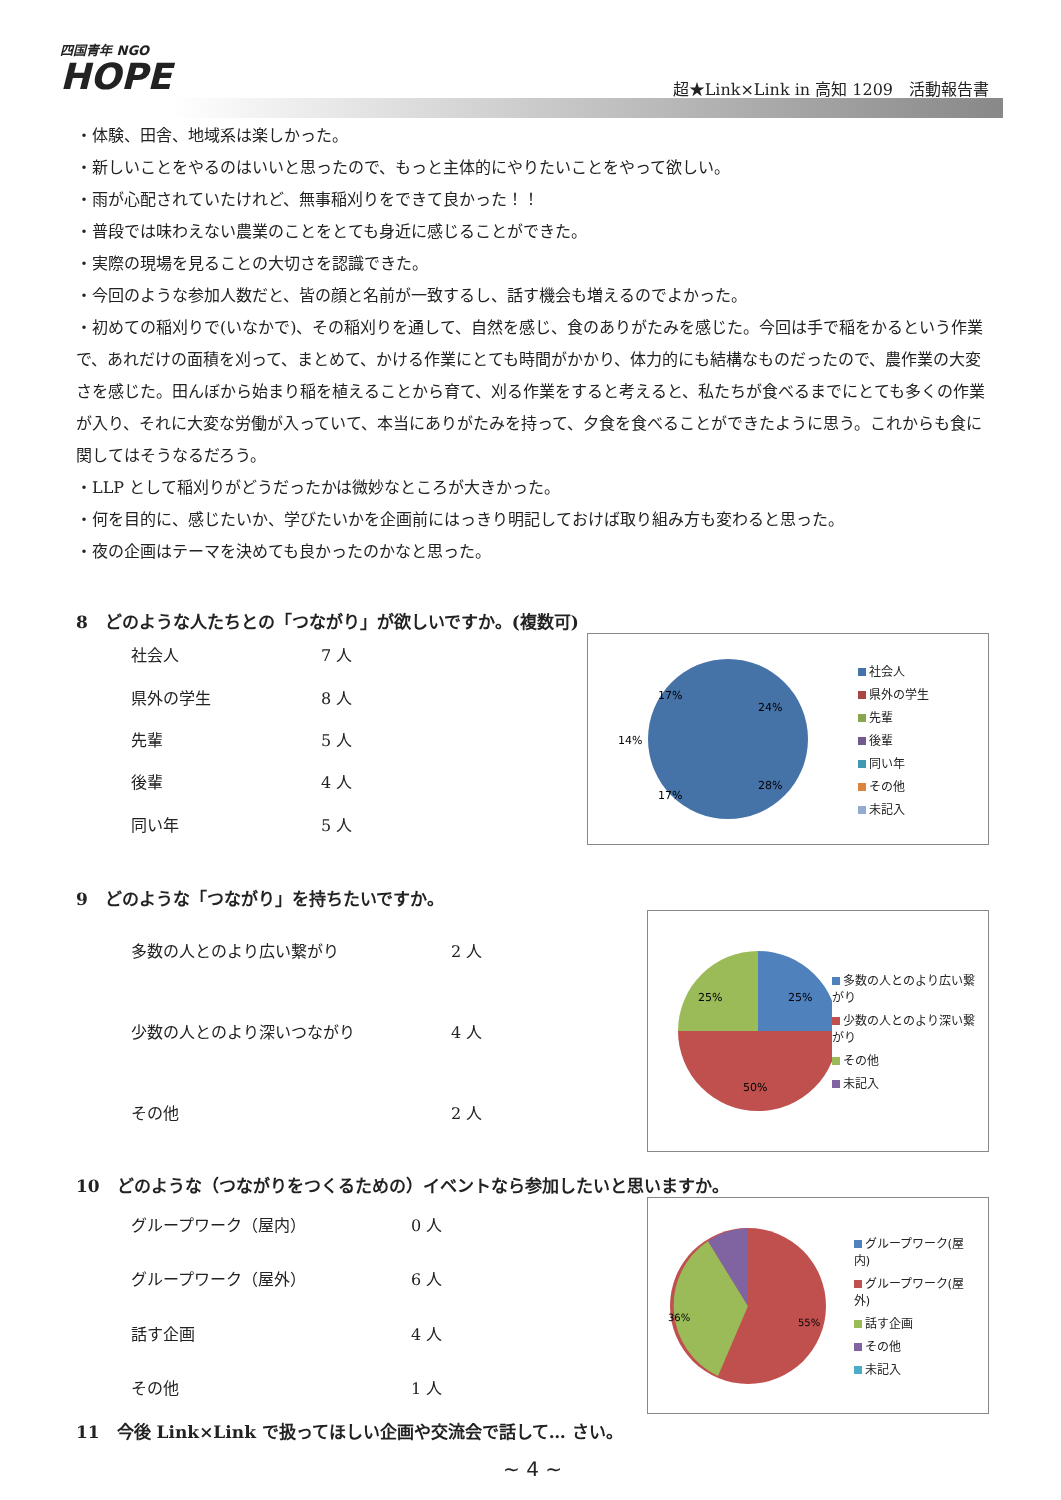四国青年 NGO
HOPE
超★Link×Link in 高知 1209　活動報告書
・体験、田舎、地域系は楽しかった。
・新しいことをやるのはいいと思ったので、もっと主体的にやりたいことをやって欲しい。
・雨が心配されていたけれど、無事稲刈りをできて良かった！！
・普段では味わえない農業のことをとても身近に感じることができた。
・実際の現場を見ることの大切さを認識できた。
・今回のような参加人数だと、皆の顔と名前が一致するし、話す機会も増えるのでよかった。
・初めての稲刈りで(いなかで)、その稲刈りを通して、自然を感じ、食のありがたみを感じた。今回は手で稲をかるという作業で、あれだけの面積を刈って、まとめて、かける作業にとても時間がかかり、体力的にも結構なものだったので、農作業の大変さを感じた。田んぼから始まり稲を植えることから育て、刈る作業をすると考えると、私たちが食べるまでにとても多くの作業が入り、それに大変な労働が入っていて、本当にありがたみを持って、夕食を食べることができたように思う。これからも食に関してはそうなるだろう。
・LLP として稲刈りがどうだったかは微妙なところが大きかった。
・何を目的に、感じたいか、学びたいかを企画前にはっきり明記しておけば取り組み方も変わると思った。
・夜の企画はテーマを決めても良かったのかなと思った。
8　どのような人たちとの「つながり」が欲しいですか。(複数可)
| 社会人 | 7 人 |
| 県外の学生 | 8 人 |
| 先輩 | 5 人 |
| 後輩 | 4 人 |
| 同い年 | 5 人 |
24%
28%
17%
14%
17%
社会人
県外の学生
先輩
後輩
同い年
その他
未記入
9　どのような「つながり」を持ちたいですか。
| 多数の人とのより広い繋がり | 2 人 |
| 少数の人とのより深いつながり | 4 人 |
| その他 | 2 人 |
25%
25%
50%
多数の人とのより広い繋がり
少数の人とのより深い繋がり
その他
未記入
10　どのような（つながりをつくるための）イベントなら参加したいと思いますか。
| グループワーク（屋内） | 0 人 |
| グループワーク（屋外） | 6 人 |
| 話す企画 | 4 人 |
| その他 | 1 人 |
36%
55%
グループワーク(屋内)
グループワーク(屋外)
話す企画
その他
未記入
11　今後 Link×Link で扱ってほしい企画や交流会で話して… さい。
~ 4 ~